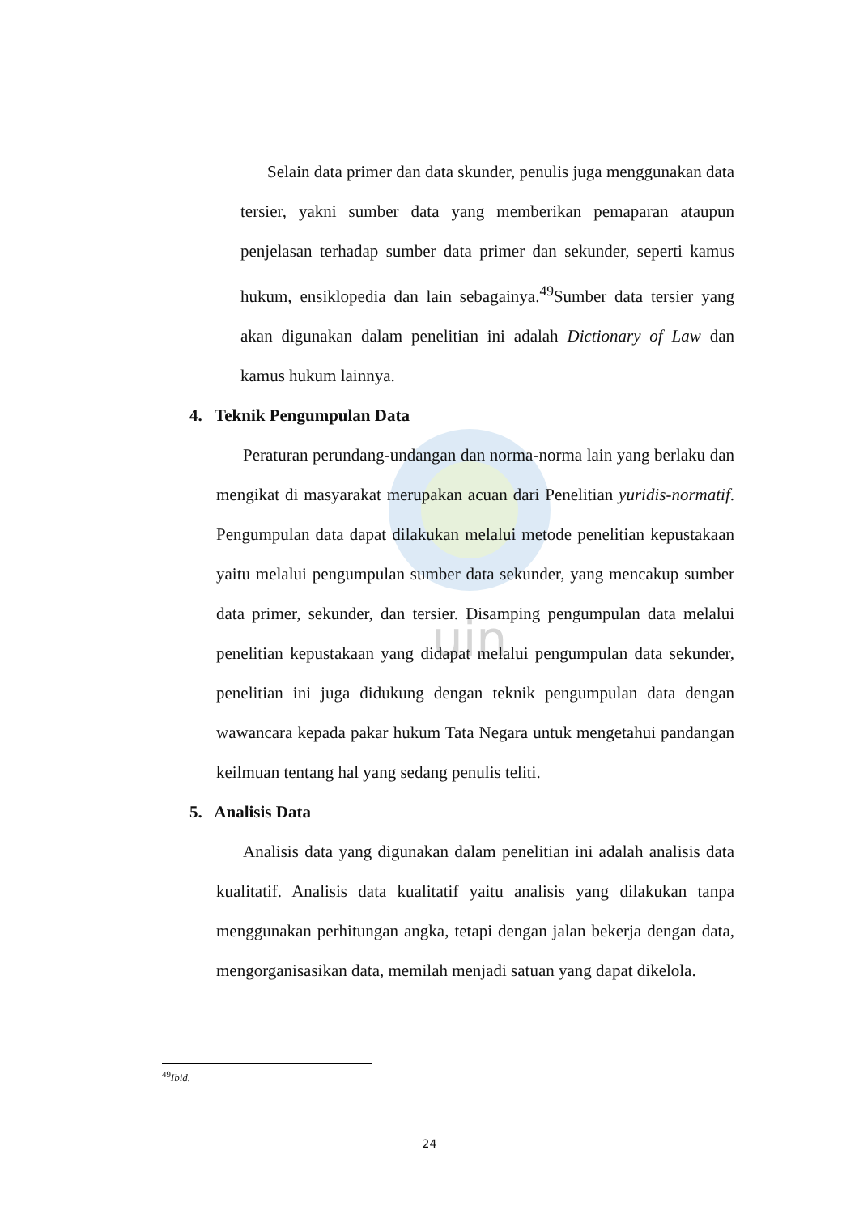uin
Selain data primer dan data skunder, penulis juga menggunakan data tersier, yakni sumber data yang memberikan pemaparan ataupun penjelasan terhadap sumber data primer dan sekunder, seperti kamus hukum, ensiklopedia dan lain sebagainya.<sup>49</sup>Sumber data tersier yang akan digunakan dalam penelitian ini adalah Dictionary of Law dan kamus hukum lainnya.
4. Teknik Pengumpulan Data
Peraturan perundang-undangan dan norma-norma lain yang berlaku dan mengikat di masyarakat merupakan acuan dari Penelitian yuridis-normatif. Pengumpulan data dapat dilakukan melalui metode penelitian kepustakaan yaitu melalui pengumpulan sumber data sekunder, yang mencakup sumber data primer, sekunder, dan tersier. Disamping pengumpulan data melalui penelitian kepustakaan yang didapat melalui pengumpulan data sekunder, penelitian ini juga didukung dengan teknik pengumpulan data dengan wawancara kepada pakar hukum Tata Negara untuk mengetahui pandangan keilmuan tentang hal yang sedang penulis teliti.
5. Analisis Data
Analisis data yang digunakan dalam penelitian ini adalah analisis data kualitatif. Analisis data kualitatif yaitu analisis yang dilakukan tanpa menggunakan perhitungan angka, tetapi dengan jalan bekerja dengan data, mengorganisasikan data, memilah menjadi satuan yang dapat dikelola.
<sup>49</sup> Ibid.
24